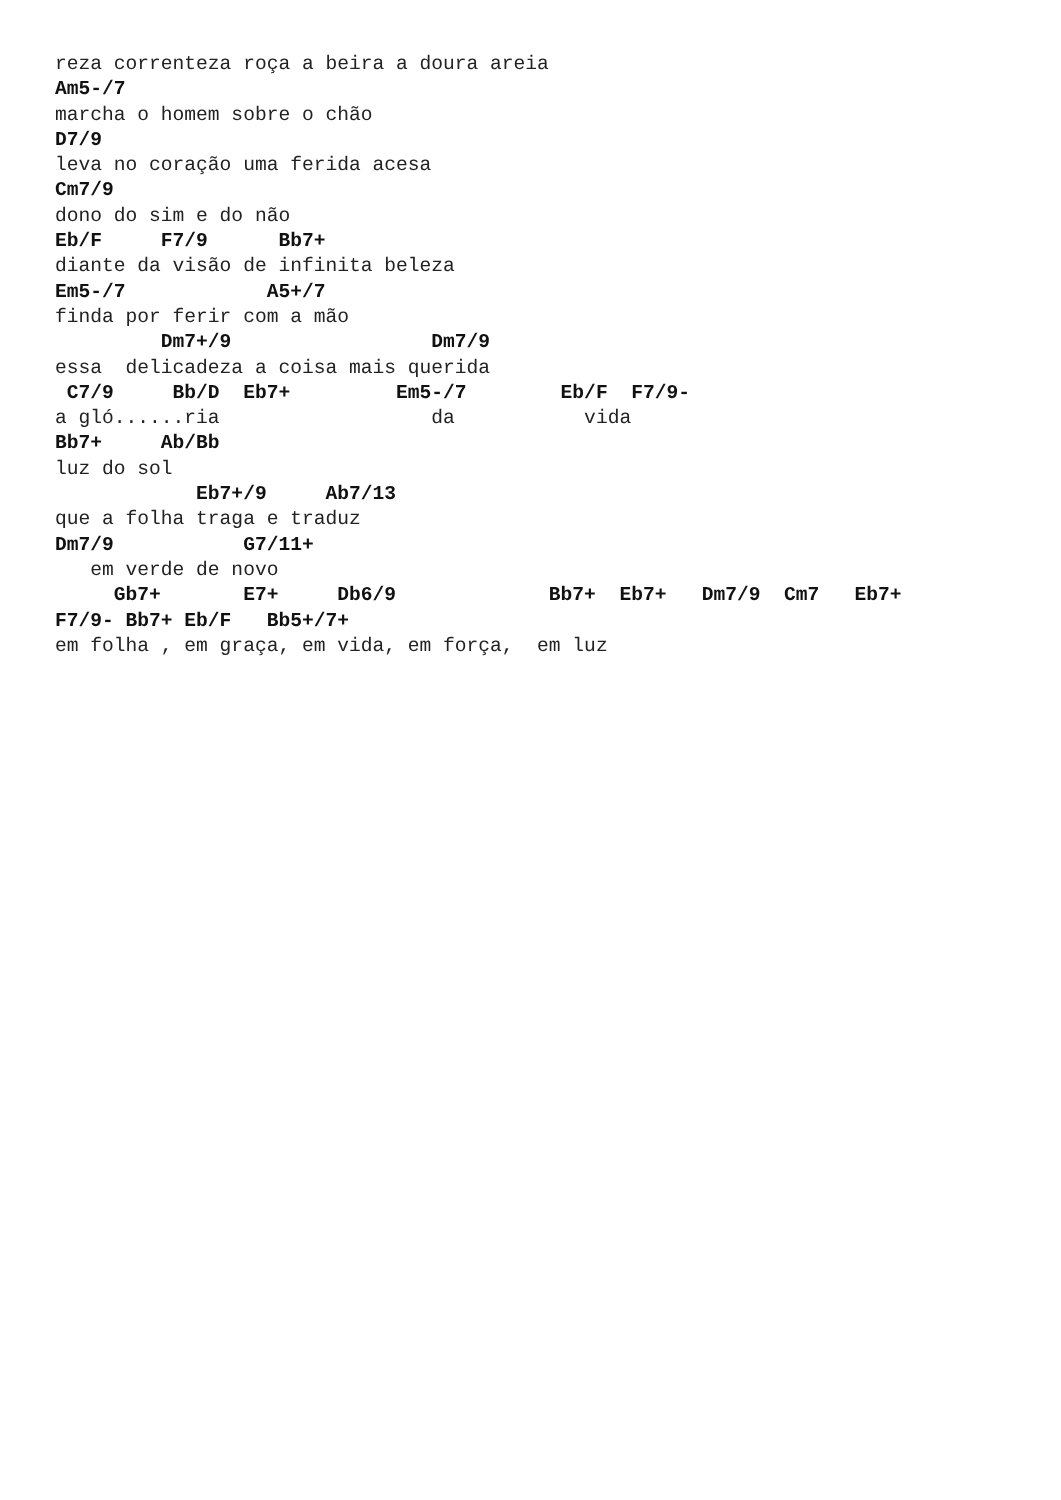reza correnteza roça a beira a doura areia
Am5-/7
marcha o homem sobre o chão
D7/9
leva no coração uma ferida acesa
Cm7/9
dono do sim e do não
Eb/F     F7/9      Bb7+
diante da visão de infinita beleza
Em5-/7            A5+/7
finda por ferir com a mão
         Dm7+/9                 Dm7/9
essa  delicadeza a coisa mais querida
 C7/9     Bb/D  Eb7+         Em5-/7        Eb/F  F7/9-
a gló......ria                  da           vida
Bb7+     Ab/Bb
luz do sol
            Eb7+/9     Ab7/13
que a folha traga e traduz
Dm7/9           G7/11+
   em verde de novo
     Gb7+       E7+     Db6/9             Bb7+  Eb7+   Dm7/9  Cm7   Eb7+
F7/9- Bb7+ Eb/F   Bb5+/7+
em folha , em graça, em vida, em força,  em luz